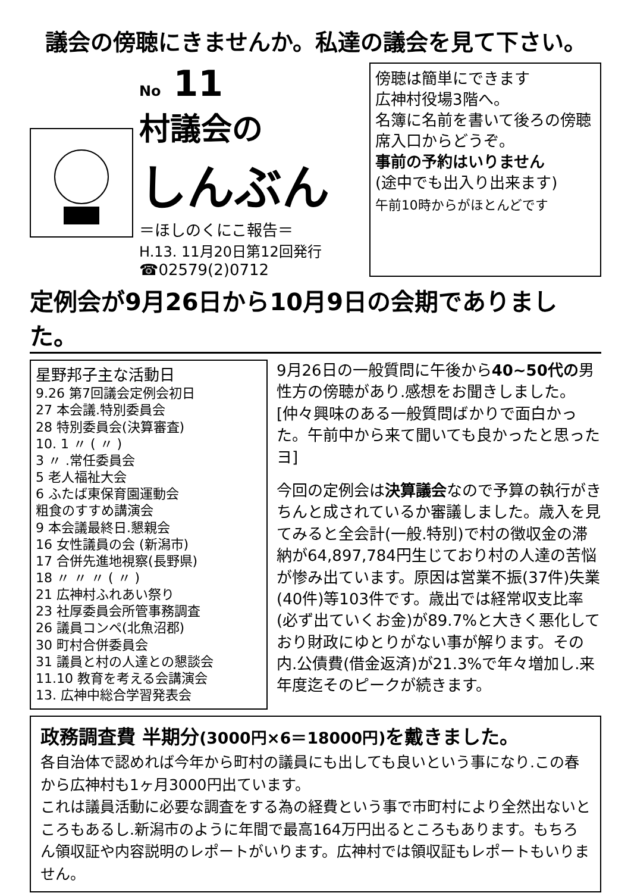議会の傍聴にきませんか。私達の議会を見て下さい。
No 11
村議会の
しんぶん
＝ほしのくにこ報告＝
H.13. 11月20日第12回発行
☎02579(2)0712
傍聴は簡単にできます
広神村役場3階へ。
名簿に名前を書いて後ろの傍聴席入口からどうぞ。
事前の予約はいりません
(途中でも出入り出来ます)
午前10時からがほとんどです
定例会が9月26日から10月9日の会期でありました。
星野邦子主な活動日
9.26 第7回議会定例会初日
27 本会議.特別委員会
28 特別委員会(決算審査)
10. 1 〃 ( 〃 )
3 〃 .常任委員会
5 老人福祉大会
6 ふたば東保育園運動会
粗食のすすめ講演会
9 本会議最終日.懇親会
16 女性議員の会 (新潟市)
17 合併先進地視察(長野県)
18 〃 〃 〃 ( 〃 )
21 広神村ふれあい祭り
23 社厚委員会所管事務調査
26 議員コンペ(北魚沼郡)
30 町村合併委員会
31 議員と村の人達との懇談会
11.10 教育を考える会講演会
13. 広神中総合学習発表会
9月26日の一般質問に午後から40~50代の男性方の傍聴があり.感想をお聞きしました。
[仲々興味のある一般質問ばかりで面白かった。午前中から来て聞いても良かったと思ったヨ]
今回の定例会は決算議会なので予算の執行がきちんと成されているか審議しました。歳入を見てみると全会計(一般.特別)で村の徴収金の滞納が64,897,784円生じており村の人達の苦悩が惨み出ています。原因は営業不振(37件)失業(40件)等103件です。歳出では経常収支比率(必ず出ていくお金)が89.7%と大きく悪化しており財政にゆとりがない事が解ります。その内.公債費(借金返済)が21.3%で年々増加し.来年度迄そのピークが続きます。
政務調査費 半期分(3000円×6＝18000円) を戴きました。
各自治体で認めれば今年から町村の議員にも出しても良いという事になり.この春から広神村も1ヶ月3000円出ています。
これは議員活動に必要な調査をする為の経費という事で市町村により全然出ないところもあるし.新潟市のように年間で最高164万円出るところもあります。もちろん領収証や内容説明のレポートがいります。広神村では領収証もレポートもいりません。